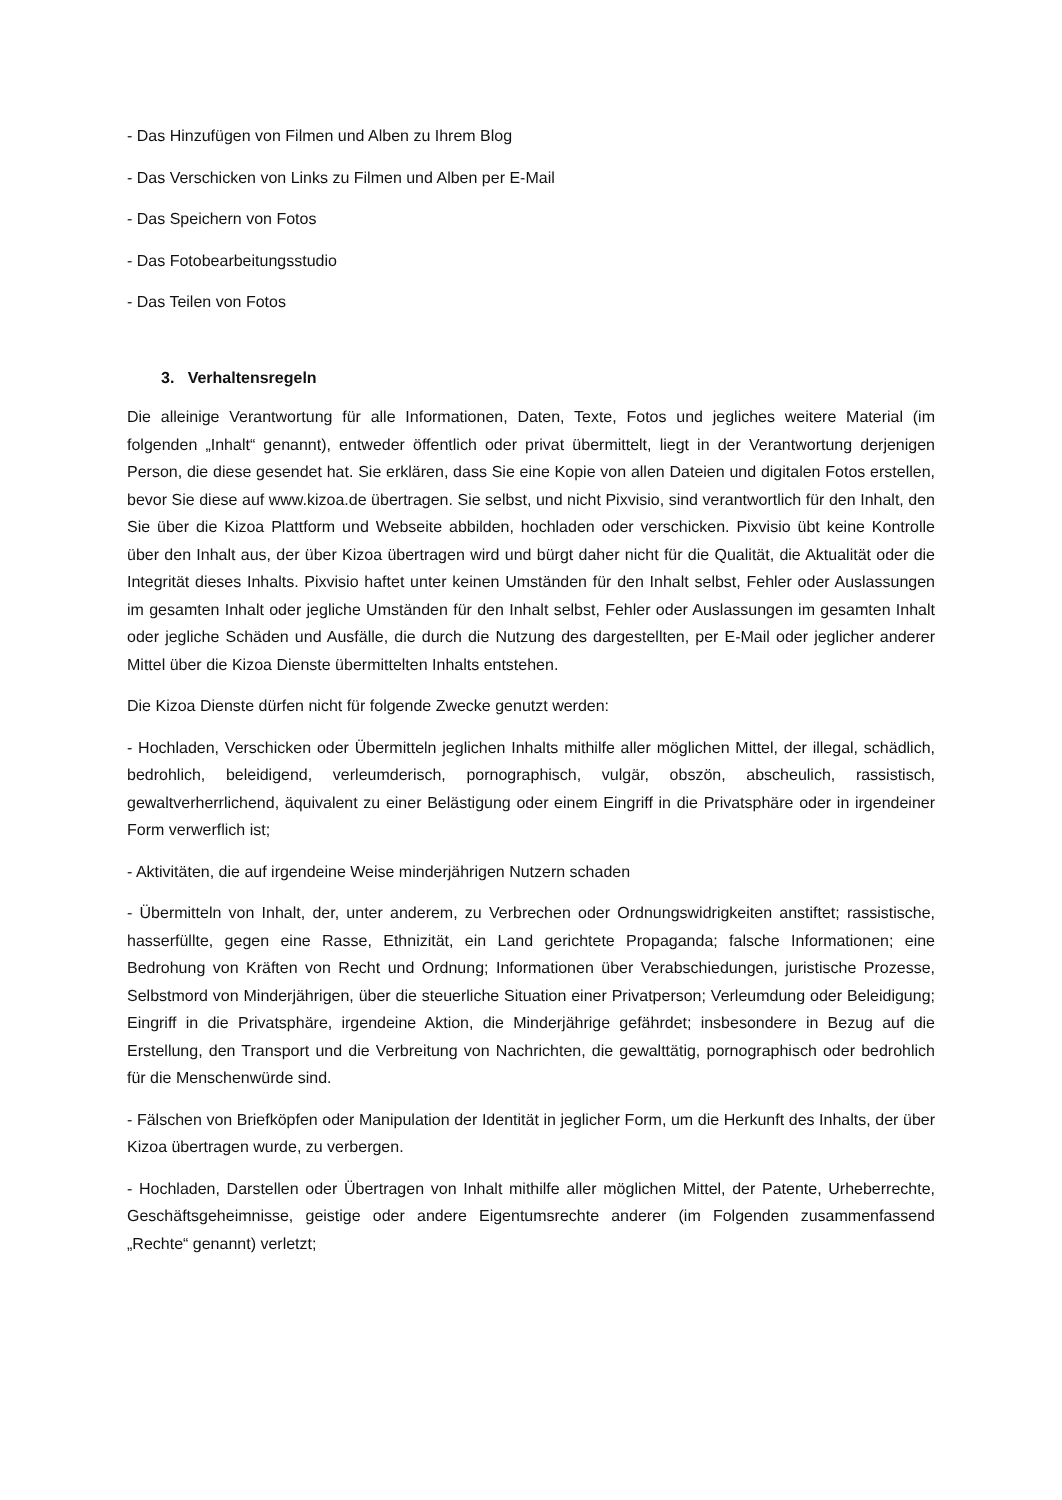- Das Hinzufügen von Filmen und Alben zu Ihrem Blog
- Das Verschicken von Links zu Filmen und Alben per E-Mail
- Das Speichern von Fotos
- Das Fotobearbeitungsstudio
- Das Teilen von Fotos
3. Verhaltensregeln
Die alleinige Verantwortung für alle Informationen, Daten, Texte, Fotos und jegliches weitere Material (im folgenden „Inhalt“ genannt), entweder öffentlich oder privat übermittelt, liegt in der Verantwortung derjenigen Person, die diese gesendet hat. Sie erklären, dass Sie eine Kopie von allen Dateien und digitalen Fotos erstellen, bevor Sie diese auf www.kizoa.de übertragen. Sie selbst, und nicht Pixvisio, sind verantwortlich für den Inhalt, den Sie über die Kizoa Plattform und Webseite abbilden, hochladen oder verschicken. Pixvisio übt keine Kontrolle über den Inhalt aus, der über Kizoa übertragen wird und bürgt daher nicht für die Qualität, die Aktualität oder die Integrität dieses Inhalts. Pixvisio haftet unter keinen Umständen für den Inhalt selbst, Fehler oder Auslassungen im gesamten Inhalt oder jegliche Umständen für den Inhalt selbst, Fehler oder Auslassungen im gesamten Inhalt oder jegliche Schäden und Ausfälle, die durch die Nutzung des dargestellten, per E-Mail oder jeglicher anderer Mittel über die Kizoa Dienste übermittelten Inhalts entstehen.
Die Kizoa Dienste dürfen nicht für folgende Zwecke genutzt werden:
- Hochladen, Verschicken oder Übermitteln jeglichen Inhalts mithilfe aller möglichen Mittel, der illegal, schädlich, bedrohlich, beleidigend, verleumderisch, pornographisch, vulgär, obszön, abscheulich, rassistisch, gewaltverherrlichend, äquivalent zu einer Belästigung oder einem Eingriff in die Privatsphäre oder in irgendeiner Form verwerflich ist;
- Aktivitäten, die auf irgendeine Weise minderjährigen Nutzern schaden
- Übermitteln von Inhalt, der, unter anderem, zu Verbrechen oder Ordnungswidrigkeiten anstiftet; rassistische, hasserfüllte, gegen eine Rasse, Ethnizität, ein Land gerichtete Propaganda; falsche Informationen; eine Bedrohung von Kräften von Recht und Ordnung; Informationen über Verabschiedungen, juristische Prozesse, Selbstmord von Minderjährigen, über die steuerliche Situation einer Privatperson; Verleumdung oder Beleidigung; Eingriff in die Privatsphäre, irgendeine Aktion, die Minderjährige gefährdet; insbesondere in Bezug auf die Erstellung, den Transport und die Verbreitung von Nachrichten, die gewalttätig, pornographisch oder bedrohlich für die Menschenwürde sind.
- Fälschen von Briefköpfen oder Manipulation der Identität in jeglicher Form, um die Herkunft des Inhalts, der über Kizoa übertragen wurde, zu verbergen.
- Hochladen, Darstellen oder Übertragen von Inhalt mithilfe aller möglichen Mittel, der Patente, Urheberrechte, Geschäftsgeheimnisse, geistige oder andere Eigentumsrechte anderer (im Folgenden zusammenfassend „Rechte“ genannt) verletzt;